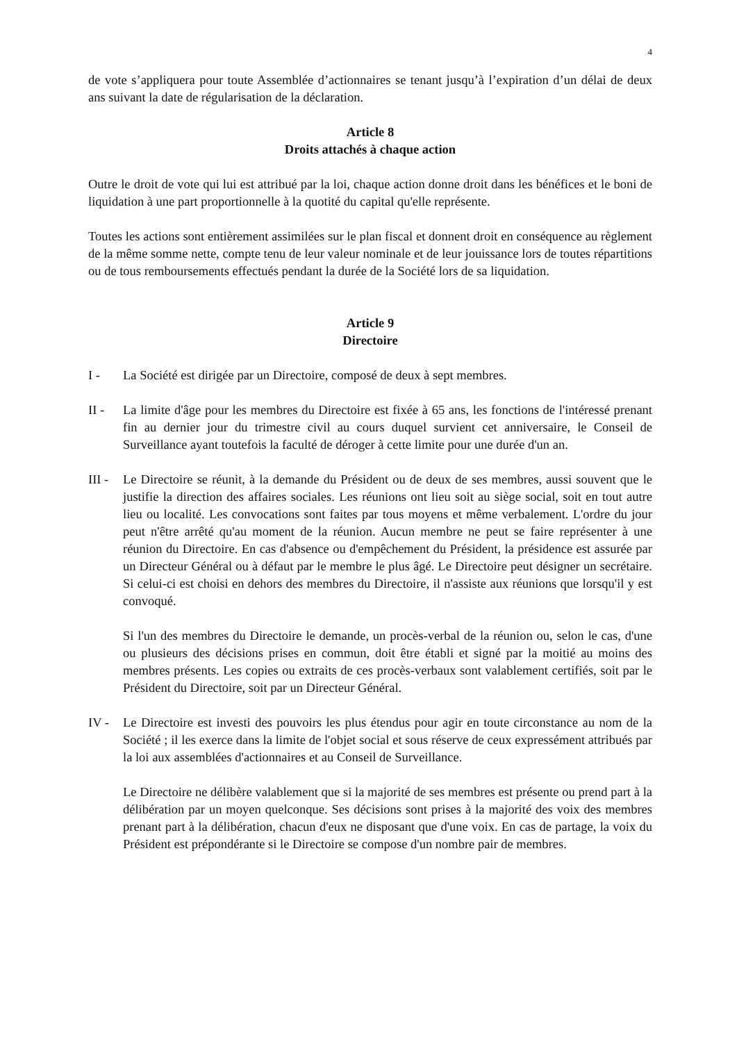4
de vote s’appliquera pour toute Assemblée d’actionnaires se tenant jusqu’à l’expiration d’un délai de deux ans suivant la date de régularisation de la déclaration.
Article 8
Droits attachés à chaque action
Outre le droit de vote qui lui est attribué par la loi, chaque action donne droit dans les bénéfices et le boni de liquidation à une part proportionnelle à la quotité du capital qu'elle représente.
Toutes les actions sont entièrement assimilées sur le plan fiscal et donnent droit en conséquence au règlement de la même somme nette, compte tenu de leur valeur nominale et de leur jouissance lors de toutes répartitions ou de tous remboursements effectués pendant la durée de la Société lors de sa liquidation.
Article 9
Directoire
I - La Société est dirigée par un Directoire, composé de deux à sept membres.
II - La limite d'âge pour les membres du Directoire est fixée à 65 ans, les fonctions de l'intéressé prenant fin au dernier jour du trimestre civil au cours duquel survient cet anniversaire, le Conseil de Surveillance ayant toutefois la faculté de déroger à cette limite pour une durée d'un an.
III -
Le Directoire se réunit, à la demande du Président ou de deux de ses membres, aussi souvent que le justifie la direction des affaires sociales. Les réunions ont lieu soit au siège social, soit en tout autre lieu ou localité. Les convocations sont faites par tous moyens et même verbalement. L'ordre du jour peut n'être arrêté qu'au moment de la réunion. Aucun membre ne peut se faire représenter à une réunion du Directoire. En cas d'absence ou d'empêchement du Président, la présidence est assurée par un Directeur Général ou à défaut par le membre le plus âgé. Le Directoire peut désigner un secrétaire. Si celui-ci est choisi en dehors des membres du Directoire, il n'assiste aux réunions que lorsqu'il y est convoqué.
Si l'un des membres du Directoire le demande, un procès-verbal de la réunion ou, selon le cas, d'une ou plusieurs des décisions prises en commun, doit être établi et signé par la moitié au moins des membres présents. Les copies ou extraits de ces procès-verbaux sont valablement certifiés, soit par le Président du Directoire, soit par un Directeur Général.
IV - Le Directoire est investi des pouvoirs les plus étendus pour agir en toute circonstance au nom de la Société ; il les exerce dans la limite de l'objet social et sous réserve de ceux expressément attribués par la loi aux assemblées d'actionnaires et au Conseil de Surveillance.
Le Directoire ne délibère valablement que si la majorité de ses membres est présente ou prend part à la délibération par un moyen quelconque. Ses décisions sont prises à la majorité des voix des membres prenant part à la délibération, chacun d'eux ne disposant que d'une voix. En cas de partage, la voix du Président est prépondérante si le Directoire se compose d'un nombre pair de membres.